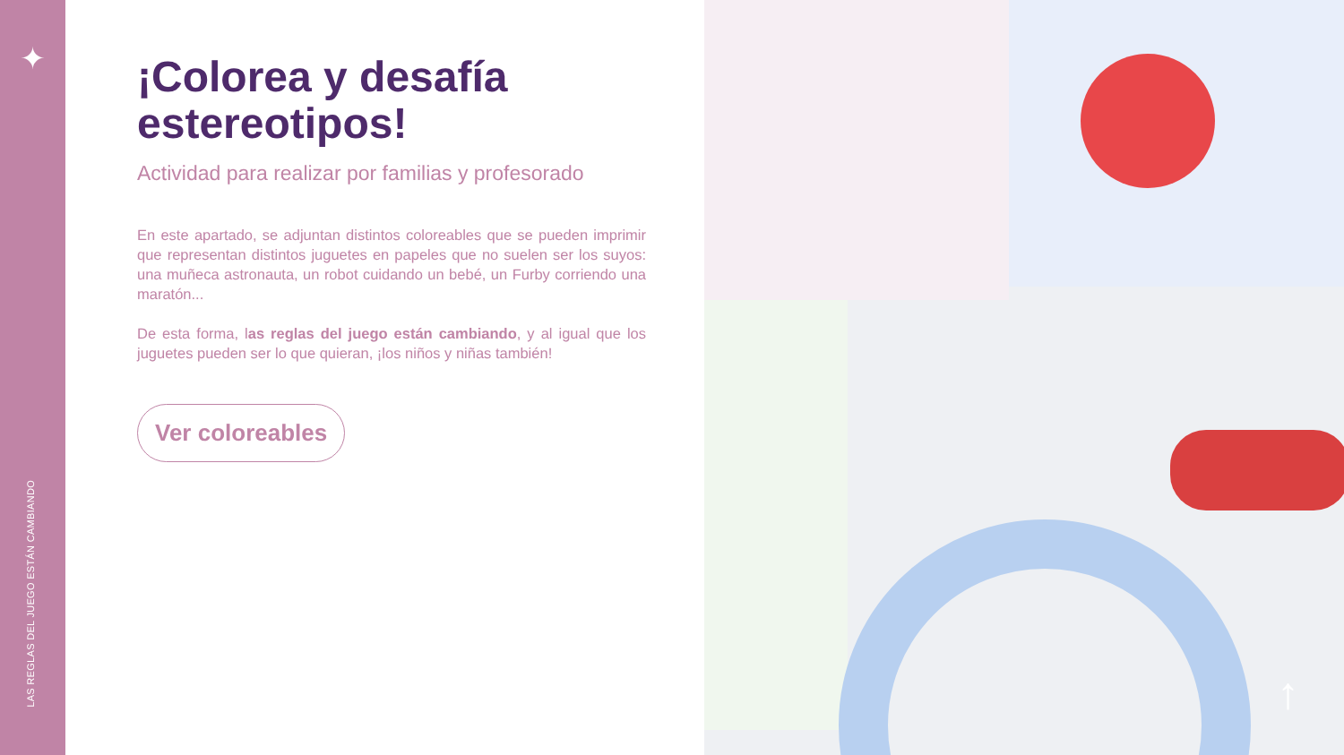✦
LAS REGLAS DEL JUEGO ESTÁN CAMBIANDO
¡Colorea y desafía estereotipos!
Actividad para realizar por familias y profesorado
En este apartado, se adjuntan distintos coloreables que se pueden imprimir que representan distintos juguetes en papeles que no suelen ser los suyos: una muñeca astronauta, un robot cuidando un bebé, un Furby corriendo una maratón...
De esta forma, las reglas del juego están cambiando, y al igual que los juguetes pueden ser lo que quieran, ¡los niños y niñas también!
Ver coloreables
↑